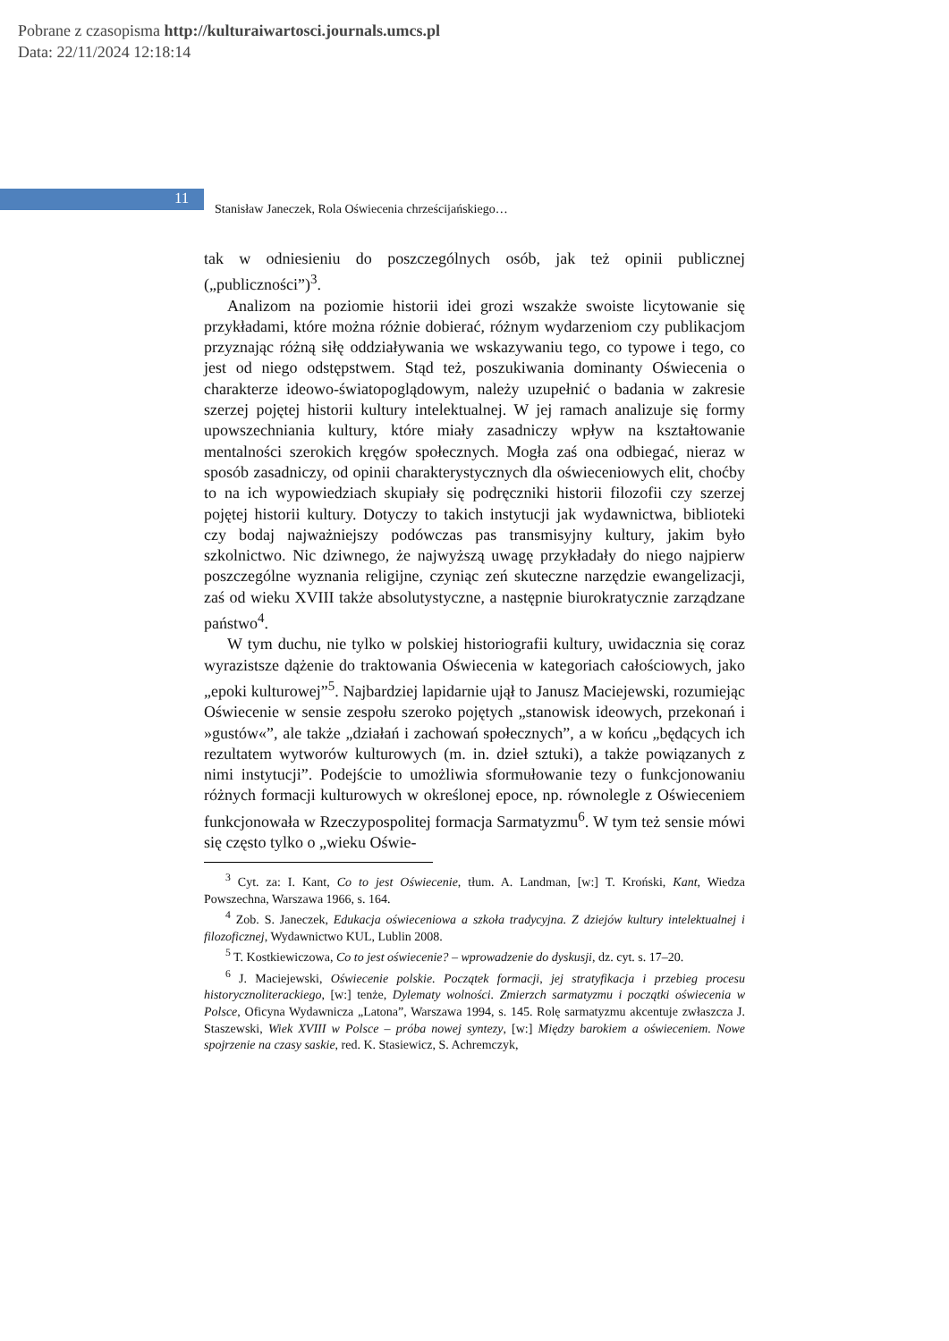Pobrane z czasopisma http://kulturaiwartosci.journals.umcs.pl
Data: 22/11/2024 12:18:14
11
Stanisław Janeczek, Rola Oświecenia chrześcijańskiego…
tak w odniesieniu do poszczególnych osób, jak też opinii publicznej („publiczności”)<sup>3</sup>.
Analizom na poziomie historii idei grozi wszakże swoiste licytowanie się przykładami, które można różnie dobierać, różnym wydarzeniom czy publikacjom przyznając różną siłę oddziaływania we wskazywaniu tego, co typowe i tego, co jest od niego odstępstwem. Stąd też, poszukiwania dominanty Oświecenia o charakterze ideowo-światopoglądowym, należy uzupełnić o badania w zakresie szerzej pojętej historii kultury intelektualnej. W jej ramach analizuje się formy upowszechniania kultury, które miały zasadniczy wpływ na kształtowanie mentalności szerokich kręgów społecznych. Mogła zaś ona odbiegać, nieraz w sposób zasadniczy, od opinii charakterystycznych dla oświeceniowych elit, choćby to na ich wypowiedziach skupiały się podręczniki historii filozofii czy szerzej pojętej historii kultury. Dotyczy to takich instytucji jak wydawnictwa, biblioteki czy bodaj najważniejszy podówczas pas transmisyjny kultury, jakim było szkolnictwo. Nic dziwnego, że najwyższą uwagę przykładały do niego najpierw poszczególne wyznania religijne, czyniąc zeń skuteczne narzędzie ewangelizacji, zaś od wieku XVIII także absolutystyczne, a następnie biurokratycznie zarządzane państwo<sup>4</sup>.
W tym duchu, nie tylko w polskiej historiografii kultury, uwidacznia się coraz wyrazistsze dążenie do traktowania Oświecenia w kategoriach całościowych, jako „epoki kulturowej”<sup>5</sup>. Najbardziej lapidarnie ujął to Janusz Maciejewski, rozumiejąc Oświecenie w sensie zespołu szeroko pojętych „stanowisk ideowych, przekonań i »gustów«”, ale także „działań i zachowań społecznych”, a w końcu „będących ich rezultatem wytworów kulturowych (m. in. dzieł sztuki), a także powiązanych z nimi instytucji”. Podejście to umożliwia sformułowanie tezy o funkcjonowaniu różnych formacji kulturowych w określonej epoce, np. równolegle z Oświeceniem funkcjonowała w Rzeczypospolitej formacja Sarmatyzmu<sup>6</sup>. W tym też sensie mówi się często tylko o „wieku Oświe-
<sup>3</sup> Cyt. za: I. Kant, Co to jest Oświecenie, tłum. A. Landman, [w:] T. Kroński, Kant, Wiedza Powszechna, Warszawa 1966, s. 164.
<sup>4</sup> Zob. S. Janeczek, Edukacja oświeceniowa a szkoła tradycyjna. Z dziejów kultury intelektualnej i filozoficznej, Wydawnictwo KUL, Lublin 2008.
<sup>5</sup> T. Kostkiewiczowa, Co to jest oświecenie? – wprowadzenie do dyskusji, dz. cyt. s. 17–20.
<sup>6</sup> J. Maciejewski, Oświecenie polskie. Początek formacji, jej stratyfikacja i przebieg procesu historycznoliterackiego, [w:] tenże, Dylematy wolności. Zmierzch sarmatyzmu i początki oświecenia w Polsce, Oficyna Wydawnicza „Latona”, Warszawa 1994, s. 145. Rolę sarmatyzmu akcentuje zwłaszcza J. Staszewski, Wiek XVIII w Polsce – próba nowej syntezy, [w:] Między barokiem a oświeceniem. Nowe spojrzenie na czasy saskie, red. K. Stasiewicz, S. Achremczyk,